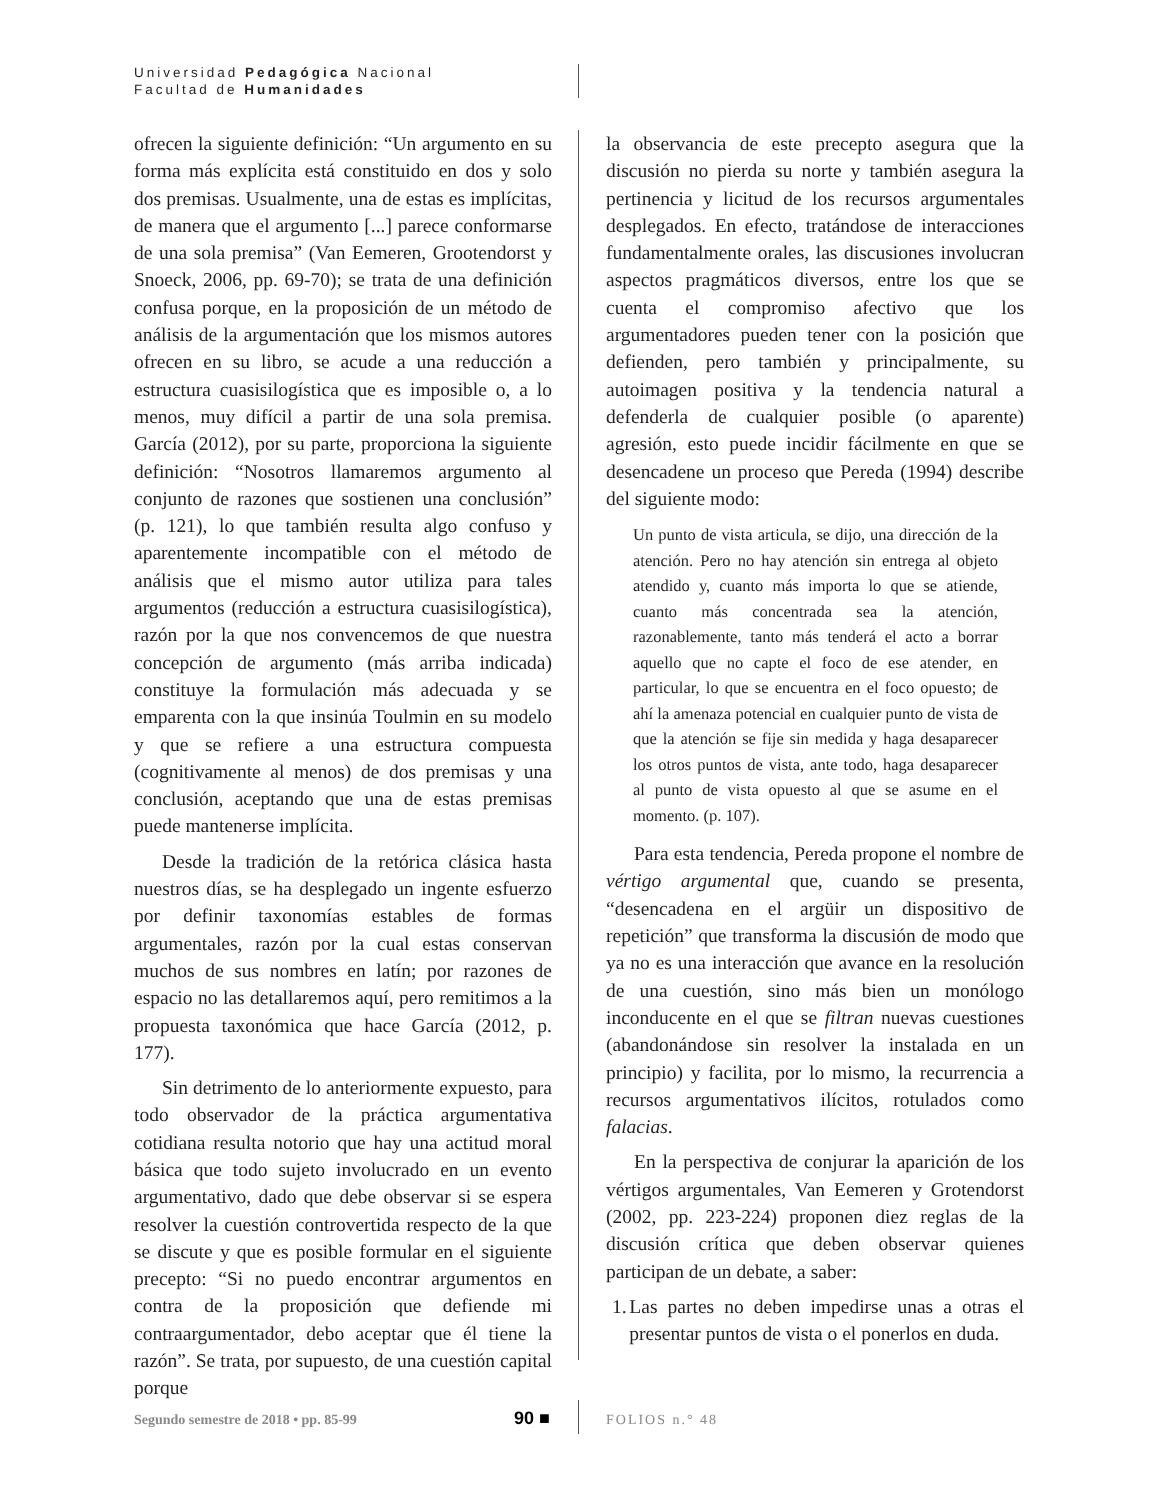Universidad Pedagógica Nacional
Facultad de Humanidades
ofrecen la siguiente definición: “Un argumento en su forma más explícita está constituido en dos y solo dos premisas. Usualmente, una de estas es implícitas, de manera que el argumento [...] parece conformarse de una sola premisa” (Van Eemeren, Grootendorst y Snoeck, 2006, pp. 69-70); se trata de una definición confusa porque, en la proposición de un método de análisis de la argumentación que los mismos autores ofrecen en su libro, se acude a una reducción a estructura cuasisilogística que es imposible o, a lo menos, muy difícil a partir de una sola premisa. García (2012), por su parte, proporciona la siguiente definición: “Nosotros llamaremos argumento al conjunto de razones que sostienen una conclusión” (p. 121), lo que también resulta algo confuso y aparentemente incompatible con el método de análisis que el mismo autor utiliza para tales argumentos (reducción a estructura cuasisilogística), razón por la que nos convencemos de que nuestra concepción de argumento (más arriba indicada) constituye la formulación más adecuada y se emparenta con la que insinúa Toulmin en su modelo y que se refiere a una estructura compuesta (cognitivamente al menos) de dos premisas y una conclusión, aceptando que una de estas premisas puede mantenerse implícita.
Desde la tradición de la retórica clásica hasta nuestros días, se ha desplegado un ingente esfuerzo por definir taxonomías estables de formas argumentales, razón por la cual estas conservan muchos de sus nombres en latín; por razones de espacio no las detallaremos aquí, pero remitimos a la propuesta taxonómica que hace García (2012, p. 177).
Sin detrimento de lo anteriormente expuesto, para todo observador de la práctica argumentativa cotidiana resulta notorio que hay una actitud moral básica que todo sujeto involucrado en un evento argumentativo, dado que debe observar si se espera resolver la cuestión controvertida respecto de la que se discute y que es posible formular en el siguiente precepto: “Si no puedo encontrar argumentos en contra de la proposición que defiende mi contraargumentador, debo aceptar que él tiene la razón”. Se trata, por supuesto, de una cuestión capital porque
la observancia de este precepto asegura que la discusión no pierda su norte y también asegura la pertinencia y licitud de los recursos argumentales desplegados. En efecto, tratándose de interacciones fundamentalmente orales, las discusiones involucran aspectos pragmáticos diversos, entre los que se cuenta el compromiso afectivo que los argumentadores pueden tener con la posición que defienden, pero también y principalmente, su autoimagen positiva y la tendencia natural a defenderla de cualquier posible (o aparente) agresión, esto puede incidir fácilmente en que se desencadene un proceso que Pereda (1994) describe del siguiente modo:
Un punto de vista articula, se dijo, una dirección de la atención. Pero no hay atención sin entrega al objeto atendido y, cuanto más importa lo que se atiende, cuanto más concentrada sea la atención, razonablemente, tanto más tenderá el acto a borrar aquello que no capte el foco de ese atender, en particular, lo que se encuentra en el foco opuesto; de ahí la amenaza potencial en cualquier punto de vista de que la atención se fije sin medida y haga desaparecer los otros puntos de vista, ante todo, haga desaparecer al punto de vista opuesto al que se asume en el momento. (p. 107).
Para esta tendencia, Pereda propone el nombre de vértigo argumental que, cuando se presenta, “desencadena en el argüir un dispositivo de repetición” que transforma la discusión de modo que ya no es una interacción que avance en la resolución de una cuestión, sino más bien un monólogo inconducente en el que se filtran nuevas cuestiones (abandonándose sin resolver la instalada en un principio) y facilita, por lo mismo, la recurrencia a recursos argumentativos ilícitos, rotulados como falacias.
En la perspectiva de conjurar la aparición de los vértigos argumentales, Van Eemeren y Grotendorst (2002, pp. 223-224) proponen diez reglas de la discusión crítica que deben observar quienes participan de un debate, a saber:
1. Las partes no deben impedirse unas a otras el presentar puntos de vista o el ponerlos en duda.
Segundo semestre de 2018 • pp. 85-99 90 ■ FOLIOS n.° 48